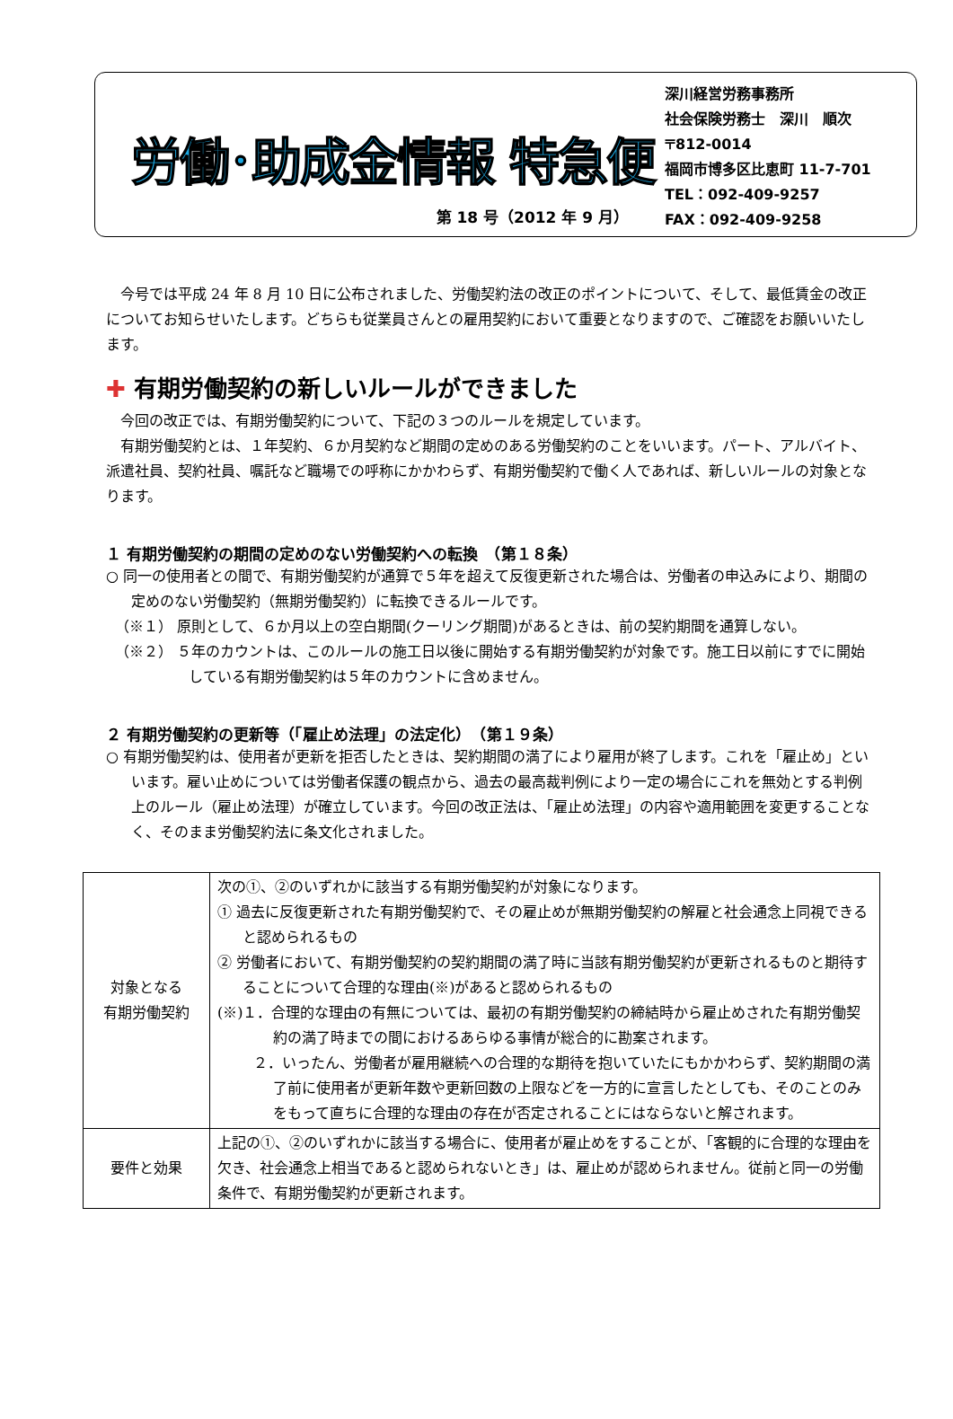労働･助成金情報 特急便
第 18 号（2012 年 9 月）
深川経営労務事務所
社会保険労務士　深川　順次
〒812-0014
福岡市博多区比恵町 11-7-701
TEL：092-409-9257
FAX：092-409-9258
今号では平成 24 年 8 月 10 日に公布されました、労働契約法の改正のポイントについて、そして、最低賃金の改正についてお知らせいたします。どちらも従業員さんとの雇用契約において重要となりますので、ご確認をお願いいたします。
✚ 有期労働契約の新しいルールができました
今回の改正では、有期労働契約について、下記の３つのルールを規定しています。
有期労働契約とは、１年契約、６か月契約など期間の定めのある労働契約のことをいいます。パート、アルバイト、派遣社員、契約社員、嘱託など職場での呼称にかかわらず、有期労働契約で働く人であれば、新しいルールの対象となります。
１ 有期労働契約の期間の定めのない労働契約への転換　（第１８条）
○ 同一の使用者との間で、有期労働契約が通算で５年を超えて反復更新された場合は、労働者の申込みにより、期間の定めのない労働契約（無期労働契約）に転換できるルールです。
（※１） 原則として、６か月以上の空白期間(クーリング期間)があるときは、前の契約期間を通算しない。
（※２） ５年のカウントは、このルールの施工日以後に開始する有期労働契約が対象です。施工日以前にすでに開始している有期労働契約は５年のカウントに含めません。
２ 有期労働契約の更新等（「雇止め法理」の法定化）　（第１９条）
○ 有期労働契約は、使用者が更新を拒否したときは、契約期間の満了により雇用が終了します。これを「雇止め」といいます。雇い止めについては労働者保護の観点から、過去の最高裁判例により一定の場合にこれを無効とする判例上のルール（雇止め法理）が確立しています。今回の改正法は、「雇止め法理」の内容や適用範囲を変更することなく、そのまま労働契約法に条文化されました。
| 対象となる 有期労働契約 | 次の①、②のいずれかに該当する有期労働契約が対象になります。 ① 過去に反復更新された有期労働契約で、その雇止めが無期労働契約の解雇と社会通念上同視できると認められるもの ② 労働者において、有期労働契約の契約期間の満了時に当該有期労働契約が更新されるものと期待することについて合理的な理由(※)があると認められるもの (※)１．合理的な理由の有無については、最初の有期労働契約の締結時から雇止めされた有期労働契約の満了時までの間におけるあらゆる事情が総合的に勘案されます。 ２．いったん、労働者が雇用継続への合理的な期待を抱いていたにもかかわらず、契約期間の満了前に使用者が更新年数や更新回数の上限などを一方的に宣言したとしても、そのことのみをもって直ちに合理的な理由の存在が否定されることにはならないと解されます。 |
| 要件と効果 | 上記の①、②のいずれかに該当する場合に、使用者が雇止めをすることが、「客観的に合理的な理由を欠き、社会通念上相当であると認められないとき」は、雇止めが認められません。従前と同一の労働条件で、有期労働契約が更新されます。 |